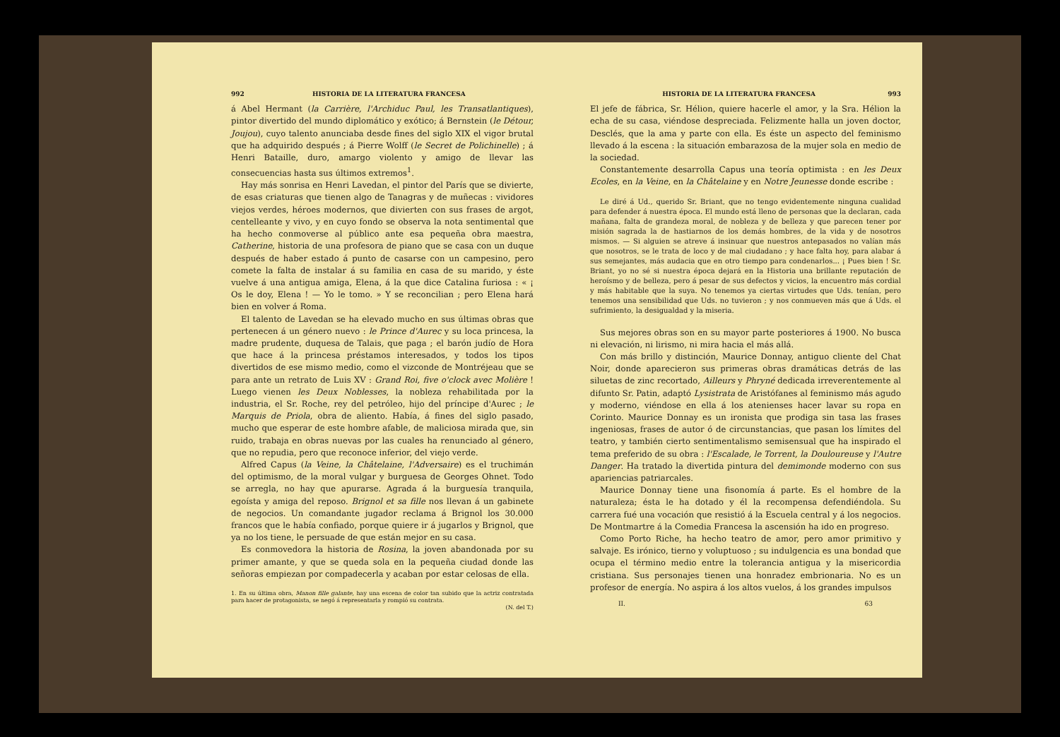992 HISTORIA DE LA LITERATURA FRANCESA
á Abel Hermant (la Carrière, l'Archiduc Paul, les Transatlantiques), pintor divertido del mundo diplomático y exótico; á Bernstein (le Détour, Joujou), cuyo talento anunciaba desde fines del siglo XIX el vigor brutal que ha adquirido después ; á Pierre Wolff (le Secret de Polichinelle) ; á Henri Bataille, duro, amargo violento y amigo de llevar las consecuencias hasta sus últimos extremos<sup>1</sup>.
Hay más sonrisa en Henri Lavedan, el pintor del París que se divierte, de esas criaturas que tienen algo de Tanagras y de muñecas : vividores viejos verdes, héroes modernos, que divierten con sus frases de argot, centelleante y vivo, y en cuyo fondo se observa la nota sentimental que ha hecho conmoverse al público ante esa pequeña obra maestra, Catherine, historia de una profesora de piano que se casa con un duque después de haber estado á punto de casarse con un campesino, pero comete la falta de instalar á su familia en casa de su marido, y éste vuelve á una antigua amiga, Elena, á la que dice Catalina furiosa : « ¡ Os le doy, Elena ! — Yo le tomo. » Y se reconcilian ; pero Elena hará bien en volver á Roma.
El talento de Lavedan se ha elevado mucho en sus últimas obras que pertenecen á un género nuevo : le Prince d'Aurec y su loca princesa, la madre prudente, duquesa de Talais, que paga ; el barón judío de Hora que hace á la princesa préstamos interesados, y todos los tipos divertidos de ese mismo medio, como el vizconde de Montréjeau que se para ante un retrato de Luis XV : Grand Roi, five o'clock avec Molière ! Luego vienen les Deux Noblesses, la nobleza rehabilitada por la industria, el Sr. Roche, rey del petróleo, hijo del príncipe d'Aurec ; le Marquis de Priola, obra de aliento. Había, á fines del siglo pasado, mucho que esperar de este hombre afable, de maliciosa mirada que, sin ruido, trabaja en obras nuevas por las cuales ha renunciado al género, que no repudia, pero que reconoce inferior, del viejo verde.
Alfred Capus (la Veine, la Châtelaine, l'Adversaire) es el truchimán del optimismo, de la moral vulgar y burguesa de Georges Ohnet. Todo se arregla, no hay que apurarse. Agrada á la burguesía tranquila, egoísta y amiga del reposo. Brignol et sa fille nos llevan á un gabinete de negocios. Un comandante jugador reclama á Brignol los 30.000 francos que le había confiado, porque quiere ir á jugarlos y Brignol, que ya no los tiene, le persuade de que están mejor en su casa.
Es conmovedora la historia de Rosina, la joven abandonada por su primer amante, y que se queda sola en la pequeña ciudad donde las señoras empiezan por compadecerla y acaban por estar celosas de ella.
1. En su última obra, Manon fille galante, hay una escena de color tan subido que la actriz contratada para hacer de protagonista, se negó á representarla y rompió su contrata.
(N. del T.)
HISTORIA DE LA LITERATURA FRANCESA 993
El jefe de fábrica, Sr. Hélion, quiere hacerle el amor, y la Sra. Hélion la echa de su casa, viéndose despreciada. Felizmente halla un joven doctor, Desclés, que la ama y parte con ella. Es éste un aspecto del feminismo llevado á la escena : la situación embarazosa de la mujer sola en medio de la sociedad.
Constantemente desarrolla Capus una teoría optimista : en les Deux Ecoles, en la Veine, en la Châtelaine y en Notre Jeunesse donde escribe :
Le diré á Ud., querido Sr. Briant, que no tengo evidentemente ninguna cualidad para defender á nuestra época. El mundo está lleno de personas que la declaran, cada mañana, falta de grandeza moral, de nobleza y de belleza y que parecen tener por misión sagrada la de hastiarnos de los demás hombres, de la vida y de nosotros mismos. — Si alguien se atreve á insinuar que nuestros antepasados no valían más que nosotros, se le trata de loco y de mal ciudadano ; y hace falta hoy, para alabar á sus semejantes, más audacia que en otro tiempo para condenarlos... ¡ Pues bien ! Sr. Briant, yo no sé si nuestra época dejará en la Historia una brillante reputación de heroísmo y de belleza, pero á pesar de sus defectos y vicios, la encuentro más cordial y más habitable que la suya. No tenemos ya ciertas virtudes que Uds. tenían, pero tenemos una sensibilidad que Uds. no tuvieron ; y nos conmueven más que á Uds. el sufrimiento, la desigualdad y la miseria.
Sus mejores obras son en su mayor parte posteriores á 1900. No busca ni elevación, ni lirismo, ni mira hacia el más allá.
Con más brillo y distinción, Maurice Donnay, antiguo cliente del Chat Noir, donde aparecieron sus primeras obras dramáticas detrás de las siluetas de zinc recortado, Ailleurs y Phryné dedicada irreverentemente al difunto Sr. Patin, adaptó Lysistrata de Aristófanes al feminismo más agudo y moderno, viéndose en ella á los atenienses hacer lavar su ropa en Corinto. Maurice Donnay es un ironista que prodiga sin tasa las frases ingeniosas, frases de autor ó de circunstancias, que pasan los límites del teatro, y también cierto sentimentalismo semisensual que ha inspirado el tema preferido de su obra : l'Escalade, le Torrent, la Douloureuse y l'Autre Danger. Ha tratado la divertida pintura del demimonde moderno con sus apariencias patriarcales.
Maurice Donnay tiene una fisonomía á parte. Es el hombre de la naturaleza; ésta le ha dotado y él la recompensa defendiéndola. Su carrera fué una vocación que resistió á la Escuela central y á los negocios. De Montmartre á la Comedia Francesa la ascensión ha ido en progreso.
Como Porto Riche, ha hecho teatro de amor, pero amor primitivo y salvaje. Es irónico, tierno y voluptuoso ; su indulgencia es una bondad que ocupa el término medio entre la tolerancia antigua y la misericordia cristiana. Sus personajes tienen una honradez embrionaria. No es un profesor de energía. No aspira á los altos vuelos, á los grandes impulsos
II. 63